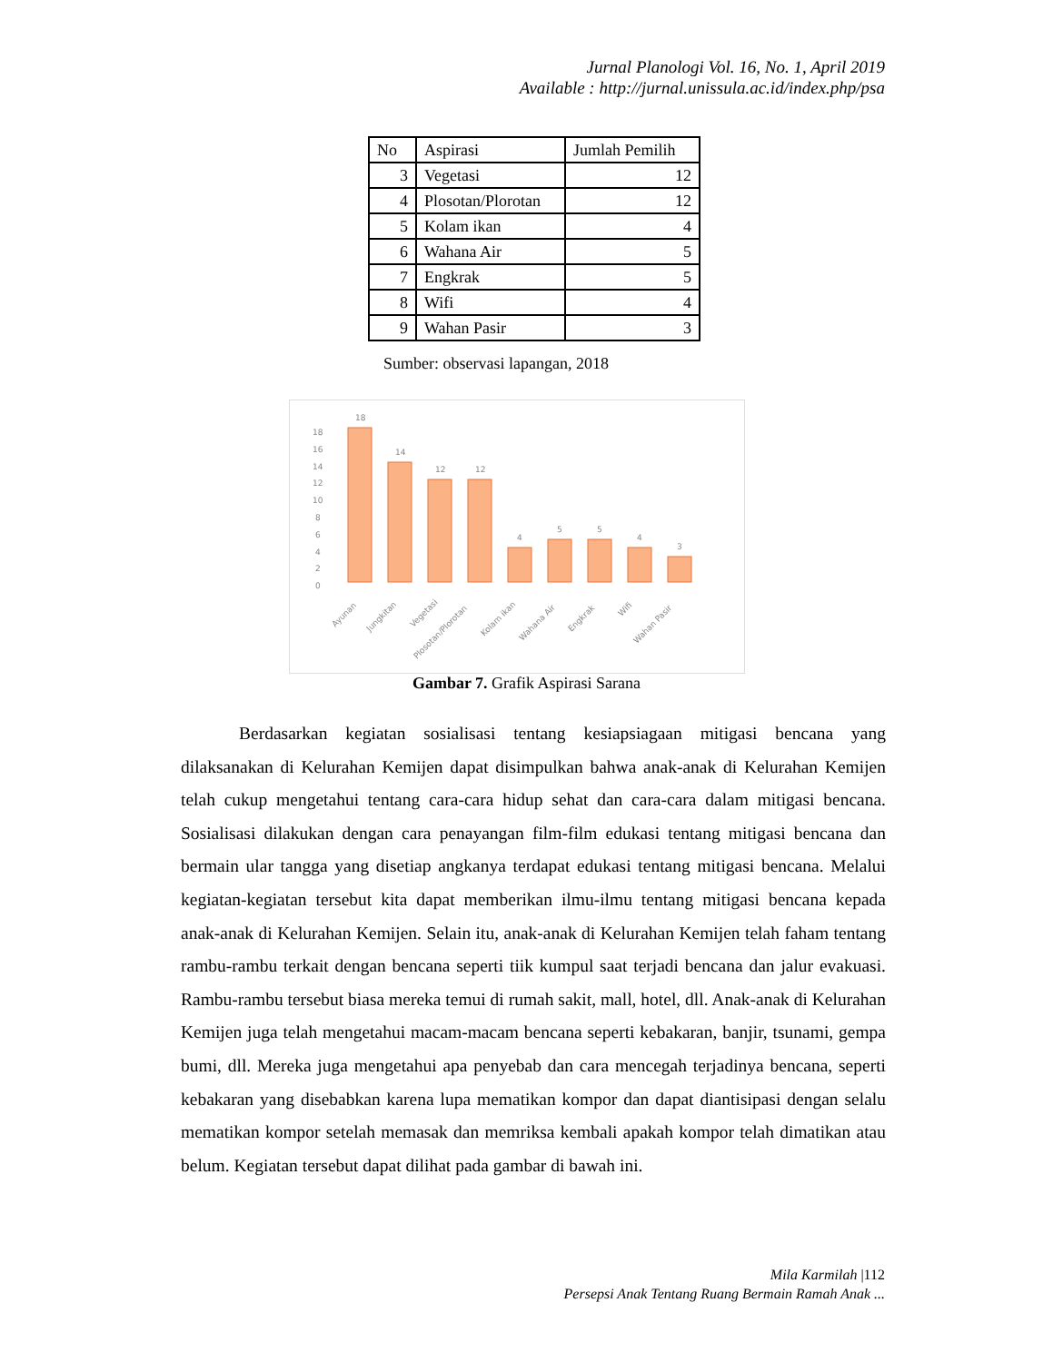Jurnal Planologi Vol. 16, No. 1, April 2019
Available : http://jurnal.unissula.ac.id/index.php/psa
| No | Aspirasi | Jumlah Pemilih |
| --- | --- | --- |
| 3 | Vegetasi | 12 |
| 4 | Plosotan/Plorotan | 12 |
| 5 | Kolam ikan | 4 |
| 6 | Wahana Air | 5 |
| 7 | Engkrak | 5 |
| 8 | Wifi | 4 |
| 9 | Wahan Pasir | 3 |
Sumber: observasi lapangan, 2018
18
16
14
12
10
8
6
4
2
0
18
14
12
12
4
5
5
4
3
Ayunan
Jungkitan
Vegetasi
Plosotan/Plorotan
Kolam ikan
Wahana Air
Engkrak
Wifi
Wahan Pasir
Gambar 7. Grafik Aspirasi Sarana
Berdasarkan kegiatan sosialisasi tentang kesiapsiagaan mitigasi bencana yang dilaksanakan di Kelurahan Kemijen dapat disimpulkan bahwa anak-anak di Kelurahan Kemijen telah cukup mengetahui tentang cara-cara hidup sehat dan cara-cara dalam mitigasi bencana. Sosialisasi dilakukan dengan cara penayangan film-film edukasi tentang mitigasi bencana dan bermain ular tangga yang disetiap angkanya terdapat edukasi tentang mitigasi bencana. Melalui kegiatan-kegiatan tersebut kita dapat memberikan ilmu-ilmu tentang mitigasi bencana kepada anak-anak di Kelurahan Kemijen. Selain itu, anak-anak di Kelurahan Kemijen telah faham tentang rambu-rambu terkait dengan bencana seperti tiik kumpul saat terjadi bencana dan jalur evakuasi. Rambu-rambu tersebut biasa mereka temui di rumah sakit, mall, hotel, dll. Anak-anak di Kelurahan Kemijen juga telah mengetahui macam-macam bencana seperti kebakaran, banjir, tsunami, gempa bumi, dll. Mereka juga mengetahui apa penyebab dan cara mencegah terjadinya bencana, seperti kebakaran yang disebabkan karena lupa mematikan kompor dan dapat diantisipasi dengan selalu mematikan kompor setelah memasak dan memriksa kembali apakah kompor telah dimatikan atau belum. Kegiatan tersebut dapat dilihat pada gambar di bawah ini.
Mila Karmilah |112
Persepsi Anak Tentang Ruang Bermain Ramah Anak ...